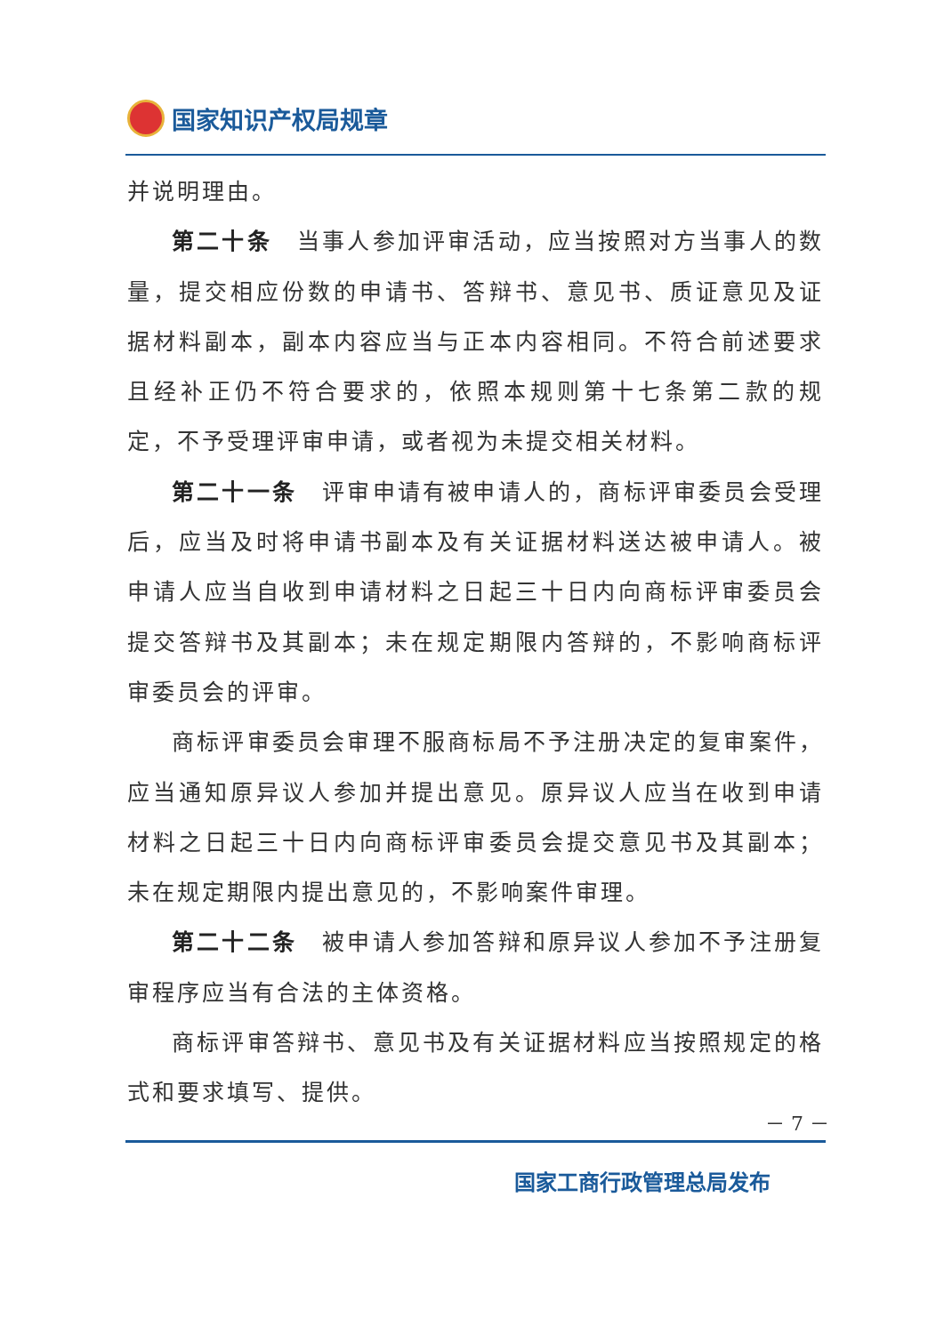国家知识产权局规章
并说明理由。
第二十条　当事人参加评审活动，应当按照对方当事人的数量，提交相应份数的申请书、答辩书、意见书、质证意见及证据材料副本，副本内容应当与正本内容相同。不符合前述要求且经补正仍不符合要求的，依照本规则第十七条第二款的规定，不予受理评审申请，或者视为未提交相关材料。
第二十一条　评审申请有被申请人的，商标评审委员会受理后，应当及时将申请书副本及有关证据材料送达被申请人。被申请人应当自收到申请材料之日起三十日内向商标评审委员会提交答辩书及其副本；未在规定期限内答辩的，不影响商标评审委员会的评审。
商标评审委员会审理不服商标局不予注册决定的复审案件，应当通知原异议人参加并提出意见。原异议人应当在收到申请材料之日起三十日内向商标评审委员会提交意见书及其副本；未在规定期限内提出意见的，不影响案件审理。
第二十二条　被申请人参加答辩和原异议人参加不予注册复审程序应当有合法的主体资格。
商标评审答辩书、意见书及有关证据材料应当按照规定的格式和要求填写、提供。
－ 7 －
国家工商行政管理总局发布